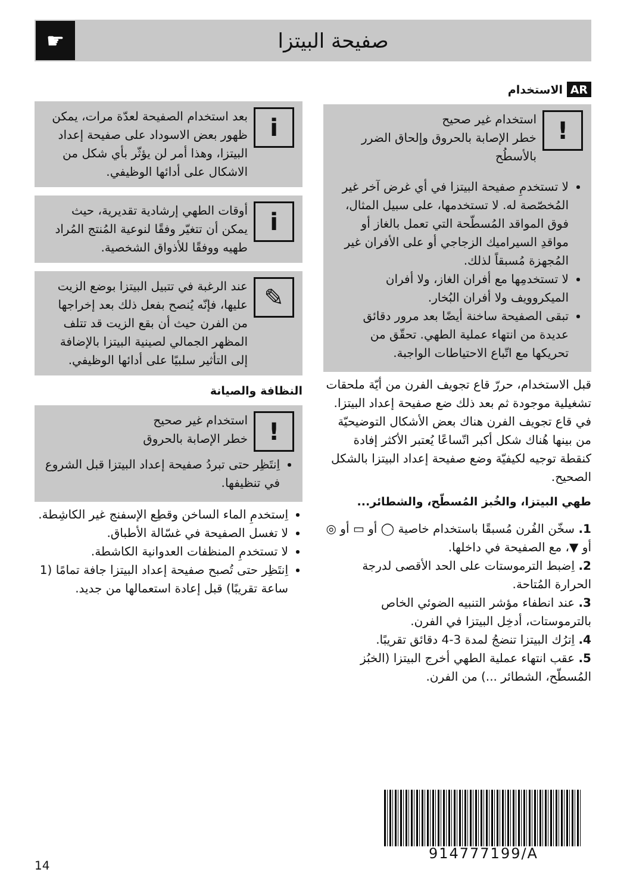☛
صفيحة البيتزا
AR الاستخدام
!
استخدام غير صحيح
خطر الإصابة بالحروق وإلحاق الضرر بالأسطُح
لا تستخدمِ صفيحة البيتزا في أي غرض آخر غير المُخصّصة له. لا تستخدمها، على سبيل المثال، فوق المواقد المُسطّحة التي تعمل بالغاز أو مواقدِ السيراميك الزجاجي أو على الأفران غير المُجهزة مُسبقاً لذلك.
لا تستخدمِها مع أفران الغاز، ولا أفران الميكروويف ولا أفران البُخار.
تبقى الصفيحة ساخنة أيضًا بعد مرور دقائق عديدة من انتهاء عملية الطهي. تحقّق من تحريكها مع اتّباع الاحتياطات الواجبة.
قبل الاستخدام، حررّ قاع تجويف الفرن من أيّة ملحقات تشغيلية موجودة ثم بعد ذلك ضع صفيحة إعداد البيتزا. في قاع تجويف الفرن هناك بعض الأشكال التوضيحيّة من بينها هُناك شكل أكبر اتّساعًا يُعتبر الأكثر إفادة كنقطة توجيه لكيفيّة وضع صفيحة إعداد البيتزا بالشكل الصحيح.
طهي البيتزا، والخُبز المُسطّح، والشطائر...
1. سخّن الفُرن مُسبقًا باستخدام خاصية ◯ أو ▭ أو ◎ أو ▼، مع الصفيحة في داخلها.
2. اِضبط الترموستات على الحد الأقصى لدرجة الحرارة المُتاحة.
3. عند انطفاء مؤشر التنبيه الضوئي الخاص بالترموستات، أدخِل البيتزا في الفرن.
4. اِترُك البيتزا تنضجُ لمدة 3-4 دقائق تقريبًا.
5. عقب انتهاء عملية الطهي أخرج البيتزا (الخبُز المُسطّح، الشطائر ...) من الفرن.
i
بعد استخدام الصفيحة لعدّة مرات، يمكن ظهور بعض الاسوداد على صفيحة إعداد البيتزا، وهذا أمر لن يؤثّر بأي شكل من الاشكال على أدائها الوظيفي.
i
أوقات الطهي إرشادية تقديرية، حيث يمكن أن تتغيّر وفقًا لنوعية المُنتج المُراد طهيه ووفقًا للأذواق الشخصية.
✎
عند الرغبة في تتبيل البيتزا بوضع الزيت عليها، فإنّه يُنصح بفعل ذلك بعد إخراجها من الفرن حيث أن بقع الزيت قد تتلف المظهر الجمالي لصينية البيتزا بالإضافة إلى التأثير سلبيًا على أدائها الوظيفي.
النظافة والصيانة
!
استخدام غير صحيح
خطر الإصابة بالحروق
اِنتَظِر حتى تبردُ صفيحة إعداد البيتزا قبل الشروع في تنظيفها.
اِستخدمِ الماء الساخن وقطِع الإسفنج غير الكاشِطة.
لا تغسل الصفيحة في غسّالة الأطباق.
لا تستخدمِ المنظفات العدوانية الكاشطة.
اِنتَظِر حتى تُصبح صفيحة إعداد البيتزا جافة تمامًا (1 ساعة تقريبًا) قبل إعادة استعمالها من جديد.
914777199/A
14